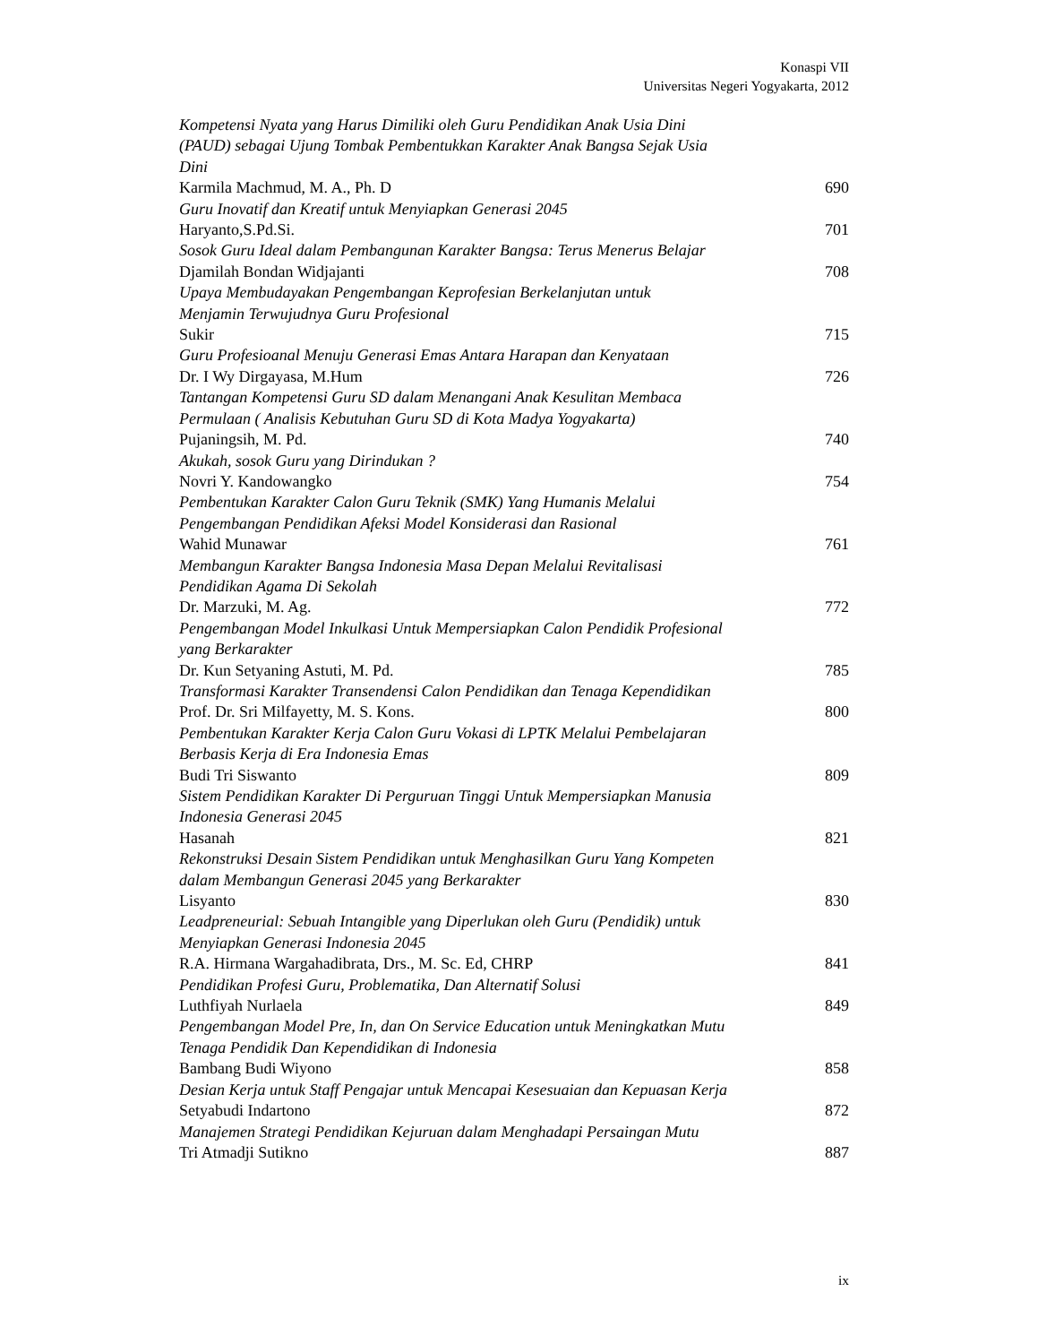Konaspi VII
Universitas Negeri Yogyakarta, 2012
Kompetensi Nyata yang Harus Dimiliki oleh Guru Pendidikan Anak Usia Dini
(PAUD) sebagai Ujung Tombak Pembentukkan Karakter Anak Bangsa Sejak Usia
Dini
Karmila Machmud, M. A., Ph. D 690
Guru Inovatif dan Kreatif untuk Menyiapkan Generasi 2045
Haryanto,S.Pd.Si. 701
Sosok Guru Ideal dalam Pembangunan Karakter Bangsa: Terus Menerus Belajar
Djamilah Bondan Widjajanti 708
Upaya Membudayakan Pengembangan Keprofesian Berkelanjutan untuk
Menjamin Terwujudnya Guru Profesional
Sukir 715
Guru Profesioanal Menuju Generasi Emas Antara Harapan dan Kenyataan
Dr. I Wy Dirgayasa, M.Hum 726
Tantangan Kompetensi Guru SD dalam Menangani Anak Kesulitan Membaca
Permulaan ( Analisis Kebutuhan Guru SD di Kota Madya Yogyakarta)
Pujaningsih, M. Pd. 740
Akukah, sosok Guru yang Dirindukan ?
Novri Y. Kandowangko 754
Pembentukan Karakter Calon Guru Teknik (SMK) Yang Humanis Melalui
Pengembangan Pendidikan Afeksi Model Konsiderasi dan Rasional
Wahid Munawar 761
Membangun Karakter Bangsa Indonesia Masa Depan Melalui Revitalisasi
Pendidikan Agama Di Sekolah
Dr. Marzuki, M. Ag. 772
Pengembangan Model Inkulkasi Untuk Mempersiapkan Calon Pendidik Profesional
yang Berkarakter
Dr. Kun Setyaning Astuti, M. Pd. 785
Transformasi Karakter Transendensi Calon Pendidikan dan Tenaga Kependidikan
Prof. Dr. Sri Milfayetty, M. S. Kons. 800
Pembentukan Karakter Kerja Calon Guru Vokasi di LPTK Melalui Pembelajaran
Berbasis Kerja di Era Indonesia Emas
Budi Tri Siswanto 809
Sistem Pendidikan Karakter Di Perguruan Tinggi Untuk Mempersiapkan Manusia
Indonesia Generasi 2045
Hasanah 821
Rekonstruksi Desain Sistem Pendidikan untuk Menghasilkan Guru Yang Kompeten
dalam Membangun Generasi 2045 yang Berkarakter
Lisyanto 830
Leadpreneurial: Sebuah Intangible yang Diperlukan oleh Guru (Pendidik) untuk
Menyiapkan Generasi Indonesia 2045
R.A. Hirmana Wargahadibrata, Drs., M. Sc. Ed, CHRP 841
Pendidikan Profesi Guru, Problematika, Dan Alternatif Solusi
Luthfiyah Nurlaela 849
Pengembangan Model Pre, In, dan On Service Education untuk Meningkatkan Mutu
Tenaga Pendidik Dan Kependidikan di Indonesia
Bambang Budi Wiyono 858
Desian Kerja untuk Staff Pengajar untuk Mencapai Kesesuaian dan Kepuasan Kerja
Setyabudi Indartono 872
Manajemen Strategi Pendidikan Kejuruan dalam Menghadapi Persaingan Mutu
Tri Atmadji Sutikno 887
ix